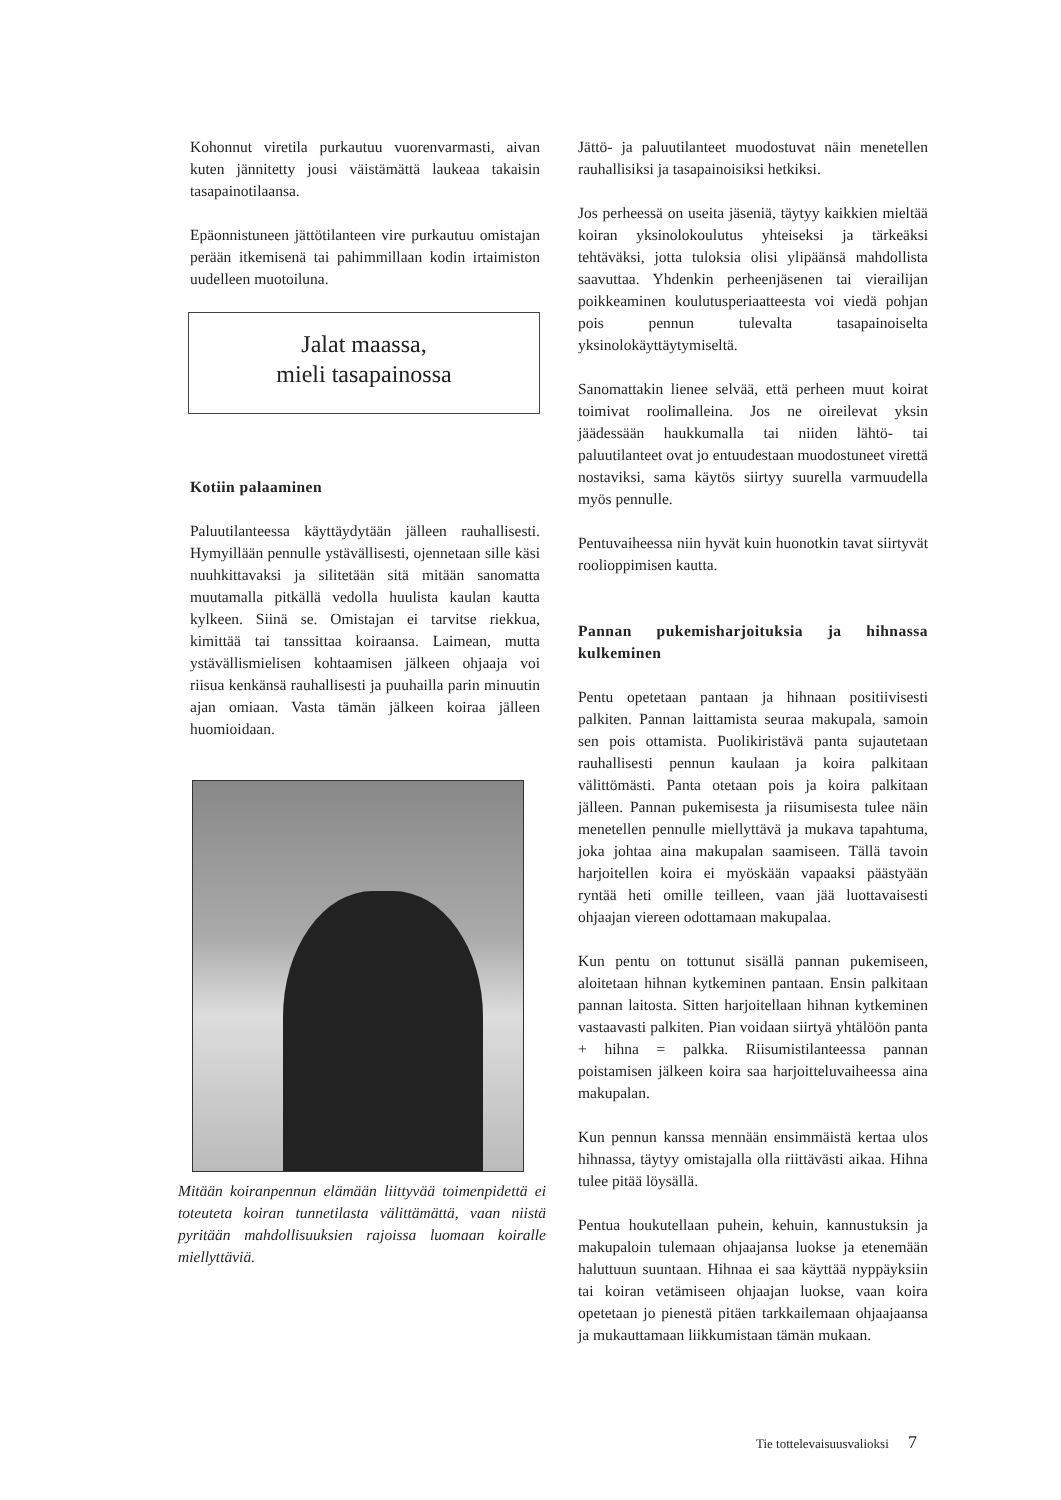Kohonnut viretila purkautuu vuorenvarmasti, aivan kuten jännitetty jousi väistämättä laukeaa takaisin tasapainotilaansa.
Epäonnistuneen jättötilanteen vire purkautuu omistajan perään itkemisenä tai pahimmillaan kodin irtaimiston uudelleen muotoiluna.
Jalat maassa,
mieli tasapainossa
Kotiin palaaminen
Paluutilanteessa käyttäydytään jälleen rauhallisesti. Hymyillään pennulle ystävällisesti, ojennetaan sille käsi nuuhkittavaksi ja silitetään sitä mitään sanomatta muutamalla pitkällä vedolla huulista kaulan kautta kylkeen. Siinä se. Omistajan ei tarvitse riekkua, kimittää tai tanssittaa koiraansa. Laimean, mutta ystävällismielisen kohtaamisen jälkeen ohjaaja voi riisua kenkänsä rauhallisesti ja puuhailla parin minuutin ajan omiaan. Vasta tämän jälkeen koiraa jälleen huomioidaan.
Mitään koiranpennun elämään liittyvää toimenpidettä ei toteuteta koiran tunnetilasta välittämättä, vaan niistä pyritään mahdollisuuksien rajoissa luomaan koiralle miellyttäviä.
Jättö- ja paluutilanteet muodostuvat näin menetellen rauhallisiksi ja tasapainoisiksi hetkiksi.
Jos perheessä on useita jäseniä, täytyy kaikkien mieltää koiran yksinolokoulutus yhteiseksi ja tärkeäksi tehtäväksi, jotta tuloksia olisi ylipäänsä mahdollista saavuttaa. Yhdenkin perheenjäsenen tai vierailijan poikkeaminen koulutusperiaatteesta voi viedä pohjan pois pennun tulevalta tasapainoiselta yksinolokäyttäytymiseltä.
Sanomattakin lienee selvää, että perheen muut koirat toimivat roolimalleina. Jos ne oireilevat yksin jäädessään haukkumalla tai niiden lähtö- tai paluutilanteet ovat jo entuudestaan muodostuneet virettä nostaviksi, sama käytös siirtyy suurella varmuudella myös pennulle.
Pentuvaiheessa niin hyvät kuin huonotkin tavat siirtyvät roolioppimisen kautta.
Pannan pukemisharjoituksia ja hihnassa kulkeminen
Pentu opetetaan pantaan ja hihnaan positiivisesti palkiten. Pannan laittamista seuraa makupala, samoin sen pois ottamista. Puolikiristävä panta sujautetaan rauhallisesti pennun kaulaan ja koira palkitaan välittömästi. Panta otetaan pois ja koira palkitaan jälleen. Pannan pukemisesta ja riisumisesta tulee näin menetellen pennulle miellyttävä ja mukava tapahtuma, joka johtaa aina makupalan saamiseen. Tällä tavoin harjoitellen koira ei myöskään vapaaksi päästyään ryntää heti omille teilleen, vaan jää luottavaisesti ohjaajan viereen odottamaan makupalaa.
Kun pentu on tottunut sisällä pannan pukemiseen, aloitetaan hihnan kytkeminen pantaan. Ensin palkitaan pannan laitosta. Sitten harjoitellaan hihnan kytkeminen vastaavasti palkiten. Pian voidaan siirtyä yhtälöön panta + hihna = palkka. Riisumistilanteessa pannan poistamisen jälkeen koira saa harjoitteluvaiheessa aina makupalan.
Kun pennun kanssa mennään ensimmäistä kertaa ulos hihnassa, täytyy omistajalla olla riittävästi aikaa. Hihna tulee pitää löysällä.
Pentua houkutellaan puhein, kehuin, kannustuksin ja makupaloin tulemaan ohjaajansa luokse ja etenemään haluttuun suuntaan. Hihnaa ei saa käyttää nyppäyksiin tai koiran vetämiseen ohjaajan luokse, vaan koira opetetaan jo pienestä pitäen tarkkailemaan ohjaajaansa ja mukauttamaan liikkumistaan tämän mukaan.
Tie tottelevaisuusvalioksi 7